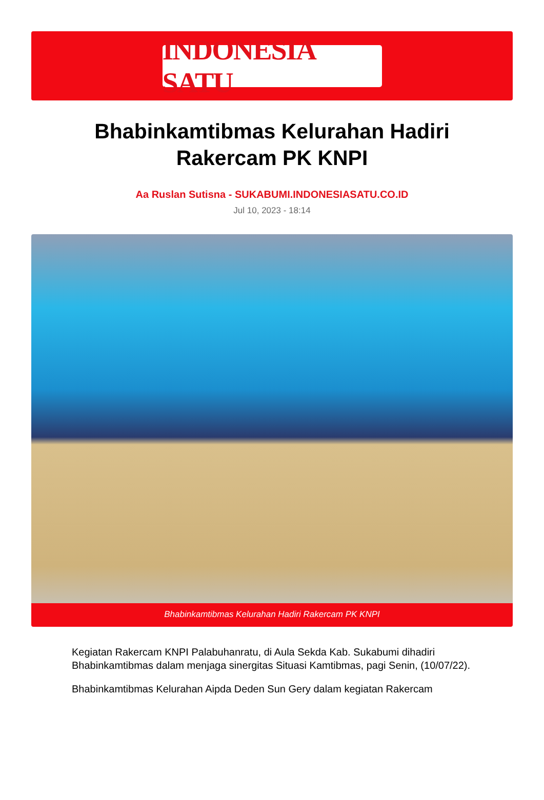INDONESIA SATU
Bhabinkamtibmas Kelurahan Hadiri Rakercam PK KNPI
Aa Ruslan Sutisna - SUKABUMI.INDONESIASATU.CO.ID
Jul 10, 2023 - 18:14
Bhabinkamtibmas Kelurahan Hadiri Rakercam PK KNPI
Kegiatan Rakercam KNPI Palabuhanratu, di Aula Sekda Kab. Sukabumi dihadiri Bhabinkamtibmas dalam menjaga sinergitas Situasi Kamtibmas, pagi Senin, (10/07/22).
Bhabinkamtibmas Kelurahan Aipda Deden Sun Gery dalam kegiatan Rakercam